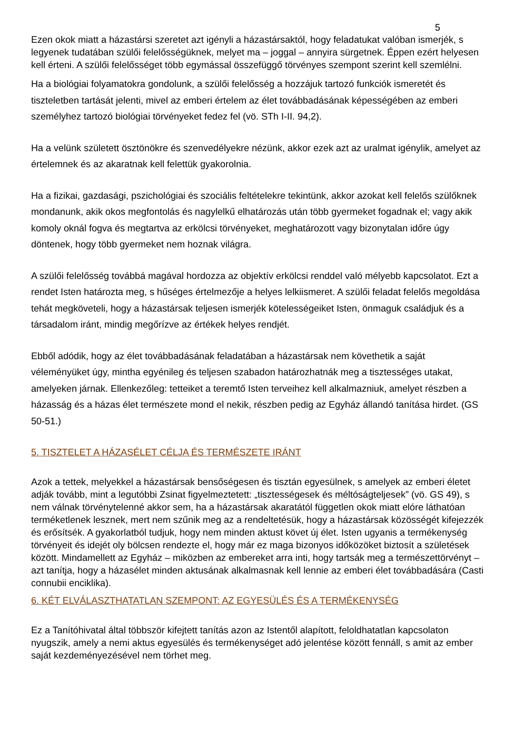5
Ezen okok miatt a házastársi szeretet azt igényli a házastársaktól, hogy feladatukat valóban ismerjék, s legyenek tudatában szülői felelősségüknek, melyet ma – joggal – annyira sürgetnek. Éppen ezért helyesen kell érteni. A szülői felelősséget több egymással összefüggő törvényes szempont szerint kell szemlélni.
Ha a biológiai folyamatokra gondolunk, a szülői felelősség a hozzájuk tartozó funkciók ismeretét és tiszteletben tartását jelenti, mivel az emberi értelem az élet továbbadásának képességében az emberi személyhez tartozó biológiai törvényeket fedez fel (vö. STh I-II. 94,2).
Ha a velünk született ösztönökre és szenvedélyekre nézünk, akkor ezek azt az uralmat igénylik, amelyet az értelemnek és az akaratnak kell felettük gyakorolnia.
Ha a fizikai, gazdasági, pszichológiai és szociális feltételekre tekintünk, akkor azokat kell felelős szülőknek mondanunk, akik okos megfontolás és nagylelkű elhatározás után több gyermeket fogadnak el; vagy akik komoly oknál fogva és megtartva az erkölcsi törvényeket, meghatározott vagy bizonytalan időre úgy döntenek, hogy több gyermeket nem hoznak világra.
A szülői felelősség továbbá magával hordozza az objektív erkölcsi renddel való mélyebb kapcsolatot. Ezt a rendet Isten határozta meg, s hűséges értelmezője a helyes lelkiismeret. A szülői feladat felelős megoldása tehát megköveteli, hogy a házastársak teljesen ismerjék kötelességeiket Isten, önmaguk családjuk és a társadalom iránt, mindig megőrízve az értékek helyes rendjét.
Ebből adódik, hogy az élet továbbadásának feladatában a házastársak nem követhetik a saját véleményüket úgy, mintha egyénileg és teljesen szabadon határozhatnák meg a tisztességes utakat, amelyeken járnak. Ellenkezőleg: tetteiket a teremtő Isten terveihez kell alkalmazniuk, amelyet részben a házasság és a házas élet természete mond el nekik, részben pedig az Egyház állandó tanítása hirdet. (GS 50-51.)
5. TISZTELET A HÁZASÉLET CÉLJA ÉS TERMÉSZETE IRÁNT
Azok a tettek, melyekkel a házastársak bensőségesen és tisztán egyesülnek, s amelyek az emberi életet adják tovább, mint a legutóbbi Zsinat figyelmeztetett: „tisztességesek és méltóságteljesek” (vö. GS 49), s nem válnak törvénytelenné akkor sem, ha a házastársak akaratától független okok miatt elóre láthatóan terméketlenek lesznek, mert nem szűnik meg az a rendeltetésük, hogy a házastársak közösségét kifejezzék és erősítsék. A gyakorlatból tudjuk, hogy nem minden aktust követ új élet. Isten ugyanis a termékenység törvényeit és idejét oly bölcsen rendezte el, hogy már ez maga bizonyos időközöket biztosít a születések között. Mindamellett az Egyház – miközben az embereket arra inti, hogy tartsák meg a természettörvényt – azt tanítja, hogy a házasélet minden aktusának alkalmasnak kell lennie az emberi élet továbbadására (Casti connubii enciklika).
6. KÉT ELVÁLASZTHATATLAN SZEMPONT: AZ EGYESÜLÉS ÉS A TERMÉKENYSÉG
Ez a Tanítóhivatal által többször kifejtett tanítás azon az Istentől alapított, feloldhatatlan kapcsolaton nyugszik, amely a nemi aktus egyesülés és termékenységet adó jelentése között fennáll, s amit az ember saját kezdeményezésével nem törhet meg.